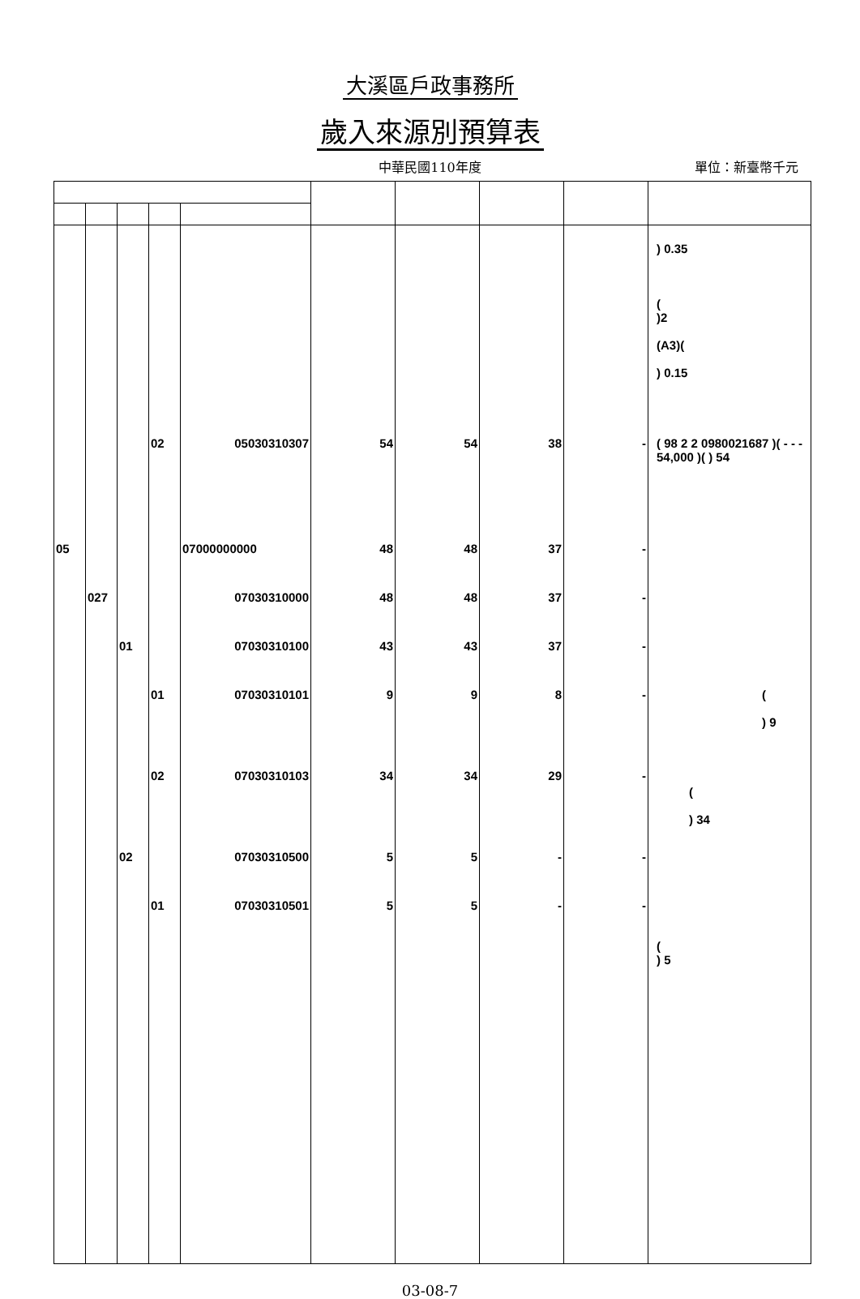大溪區戶政事務所
歲入來源別預算表
中華民國110年度
單位：新臺幣千元
| | | | | | | | | | ) 0.35 ( )2 (A3)( ) 0.15 |
| | | | 02 | 05030310307 | 54 | 54 | 38 | - | ( 98 2 2 0980021687 )( - - - 54,000 )( ) 54 |
| 05 | | | | 07000000000 | 48 | 48 | 37 | - | |
| | 027 | | | 07030310000 | 48 | 48 | 37 | - | |
| | | 01 | | 07030310100 | 43 | 43 | 37 | - | |
| | | | 01 | 07030310101 | 9 | 9 | 8 | - | ( ) 9 |
| | | | 02 | 07030310103 | 34 | 34 | 29 | - | ( ) 34 |
| | | 02 | | 07030310500 | 5 | 5 | - | - | |
| | | | 01 | 07030310501 | 5 | 5 | - | - | ( ) 5 |
03-08-7